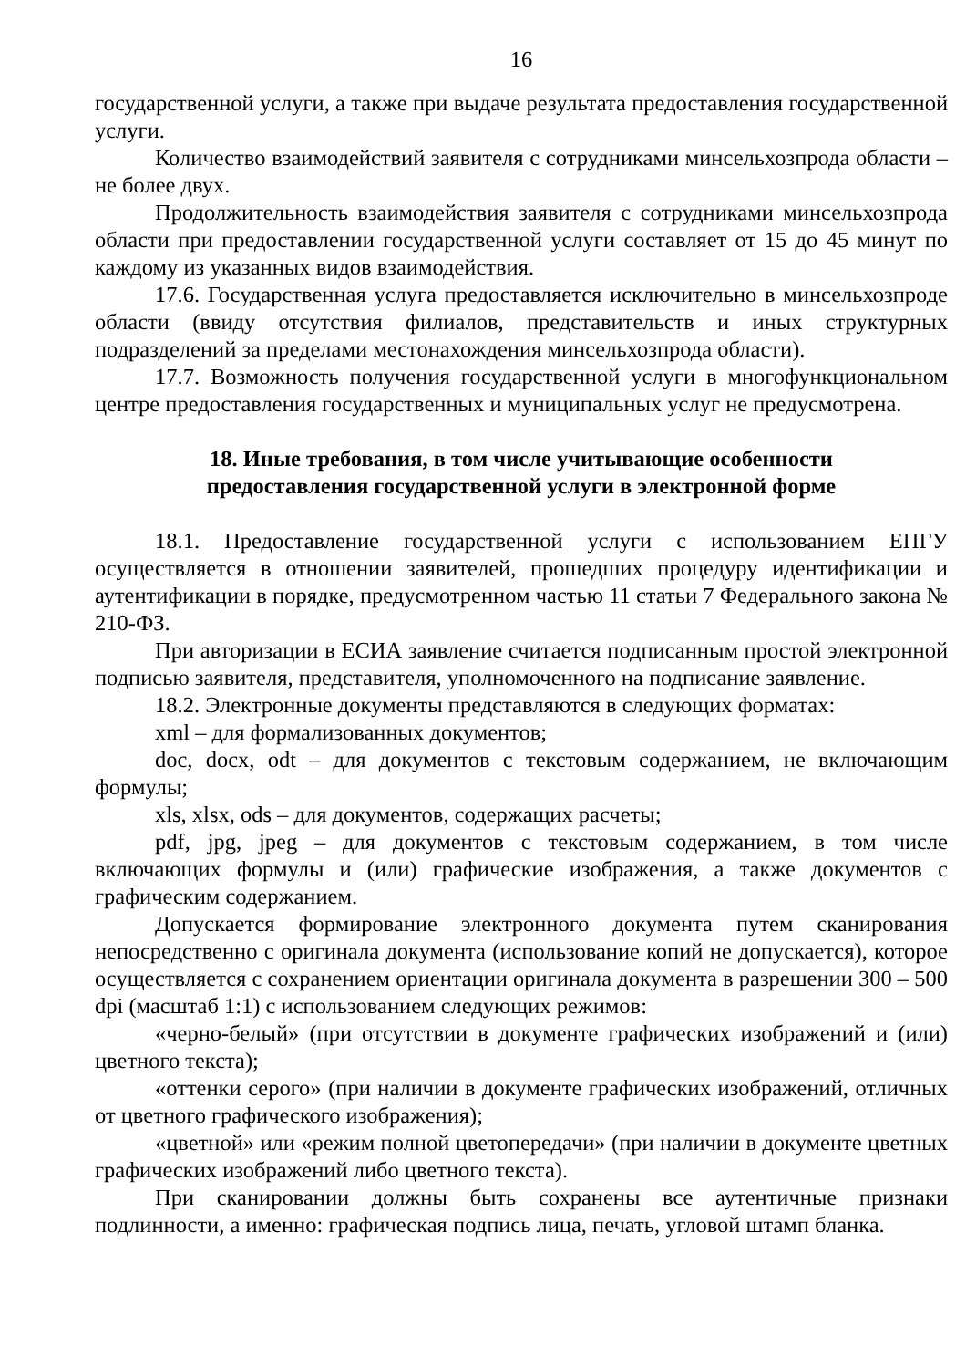16
государственной услуги, а также при выдаче результата предоставления государственной услуги.
Количество взаимодействий заявителя с сотрудниками минсельхозпрода области – не более двух.
Продолжительность взаимодействия заявителя с сотрудниками минсельхозпрода области при предоставлении государственной услуги составляет от 15 до 45 минут по каждому из указанных видов взаимодействия.
17.6. Государственная услуга предоставляется исключительно в минсельхозпроде области (ввиду отсутствия филиалов, представительств и иных структурных подразделений за пределами местонахождения минсельхозпрода области).
17.7. Возможность получения государственной услуги в многофункциональном центре предоставления государственных и муниципальных услуг не предусмотрена.
18. Иные требования, в том числе учитывающие особенности
предоставления государственной услуги в электронной форме
18.1. Предоставление государственной услуги с использованием ЕПГУ осуществляется в отношении заявителей, прошедших процедуру идентификации и аутентификации в порядке, предусмотренном частью 11 статьи 7 Федерального закона № 210-ФЗ.
При авторизации в ЕСИА заявление считается подписанным простой электронной подписью заявителя, представителя, уполномоченного на подписание заявление.
18.2. Электронные документы представляются в следующих форматах:
xml – для формализованных документов;
doc, docx, odt – для документов с текстовым содержанием, не включающим формулы;
xls, xlsx, ods – для документов, содержащих расчеты;
pdf, jpg, jpeg – для документов с текстовым содержанием, в том числе включающих формулы и (или) графические изображения, а также документов с графическим содержанием.
Допускается формирование электронного документа путем сканирования непосредственно с оригинала документа (использование копий не допускается), которое осуществляется с сохранением ориентации оригинала документа в разрешении 300 – 500 dpi (масштаб 1:1) с использованием следующих режимов:
«черно-белый» (при отсутствии в документе графических изображений и (или) цветного текста);
«оттенки серого» (при наличии в документе графических изображений, отличных от цветного графического изображения);
«цветной» или «режим полной цветопередачи» (при наличии в документе цветных графических изображений либо цветного текста).
При сканировании должны быть сохранены все аутентичные признаки подлинности, а именно: графическая подпись лица, печать, угловой штамп бланка.